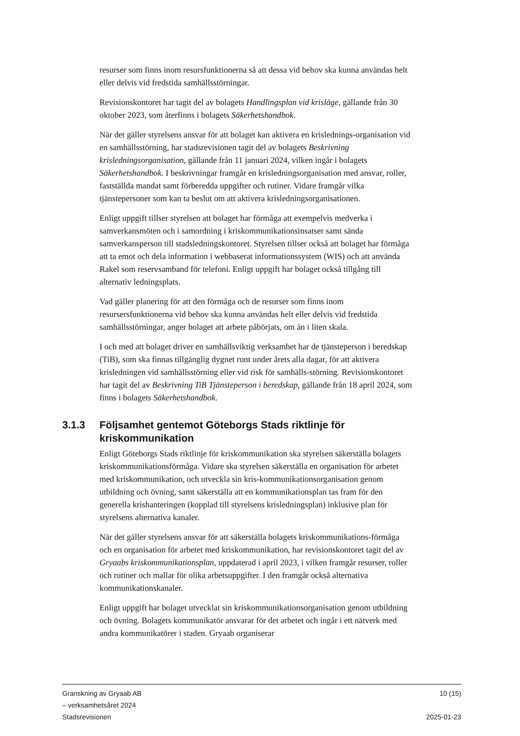resurser som finns inom resursfunktionerna så att dessa vid behov ska kunna användas helt eller delvis vid fredstida samhällsstörningar.
Revisionskontoret har tagit del av bolagets Handlingsplan vid krisläge, gällande från 30 oktober 2023, som återfinns i bolagets Säkerhetshandbok.
När det gäller styrelsens ansvar för att bolaget kan aktivera en krislednings-organisation vid en samhällsstörning, har stadsrevisionen tagit del av bolagets Beskrivning krisledningsorganisation, gällande från 11 januari 2024, vilken ingår i bolagets Säkerhetshandbok. I beskrivningar framgår en krisledningsorganisation med ansvar, roller, fastställda mandat samt förberedda uppgifter och rutiner. Vidare framgår vilka tjänstepersoner som kan ta beslut om att aktivera krisledningsorganisationen.
Enligt uppgift tillser styrelsen att bolaget har förmåga att exempelvis medverka i samverkansmöten och i samordning i kriskommunikationsinsatser samt sända samverkansperson till stadsledningskontoret. Styrelsen tillser också att bolaget har förmåga att ta emot och dela information i webbaserat informationssystem (WIS) och att använda Rakel som reservsamband för telefoni. Enligt uppgift har bolaget också tillgång till alternativ ledningsplats.
Vad gäller planering för att den förmåga och de resurser som finns inom resursersfunktionerna vid behov ska kunna användas helt eller delvis vid fredstida samhällsstörningar, anger bolaget att arbete påbörjats, om än i liten skala.
I och med att bolaget driver en samhällsviktig verksamhet har de tjänsteperson i beredskap (TiB), som ska finnas tillgänglig dygnet runt under årets alla dagar, för att aktivera krisledningen vid samhällsstörning eller vid risk för samhälls-störning. Revisionskontoret har tagit del av Beskrivning TiB Tjänsteperson i beredskap, gällande från 18 april 2024, som finns i bolagets Säkerhetshandbok.
3.1.3 Följsamhet gentemot Göteborgs Stads riktlinje för kriskommunikation
Enligt Göteborgs Stads riktlinje för kriskommunikation ska styrelsen säkerställa bolagets kriskommunikationsförmåga. Vidare ska styrelsen säkerställa en organisation för arbetet med kriskommunikation, och utveckla sin kris-kommunikationsorganisation genom utbildning och övning, samt säkerställa att en kommunikationsplan tas fram för den generella krishanteringen (kopplad till styrelsens krisledningsplan) inklusive plan för styrelsens alternativa kanaler.
När det gäller styrelsens ansvar för att säkerställa bolagets kriskommunikations-förmåga och en organisation för arbetet med kriskommunikation, har revisionskontoret tagit del av Gryaabs kriskommunikationsplan, uppdaterad i april 2023, i vilken framgår resurser, roller och rutiner och mallar för olika arbetsuppgifter. I den framgår också alternativa kommunikationskanaler.
Enligt uppgift har bolaget utvecklat sin kriskommunikationsorganisation genom utbildning och övning. Bolagets kommunikatör ansvarar för det arbetet och ingår i ett nätverk med andra kommunikatörer i staden. Gryaab organiserar
Granskning av Gryaab AB
– verksamhetsåret 2024
Stadsrevisionen
10 (15)
2025-01-23